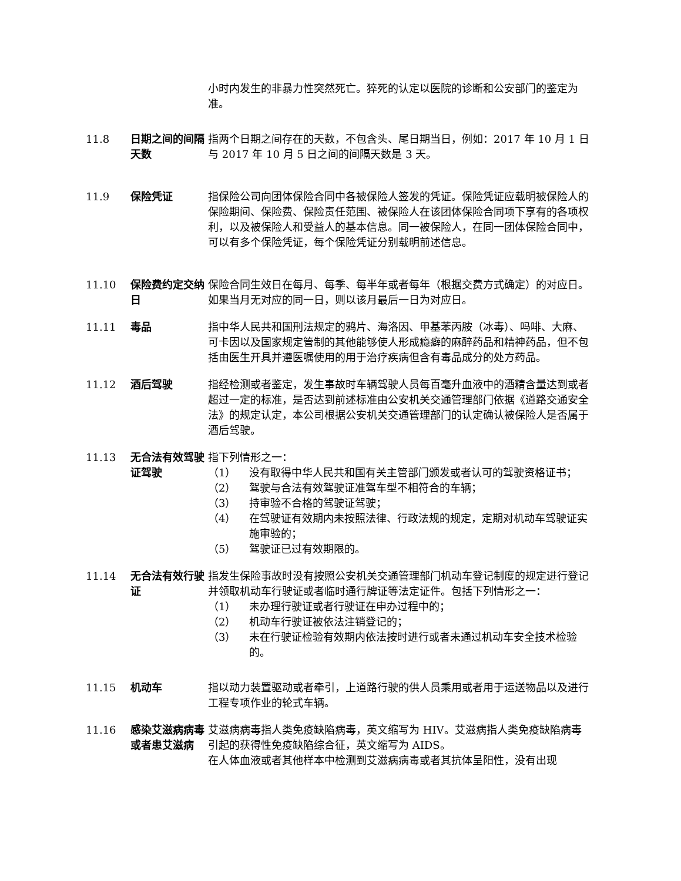小时内发生的非暴力性突然死亡。猝死的认定以医院的诊断和公安部门的鉴定为准。
11.8 日期之间的间隔天数
指两个日期之间存在的天数，不包含头、尾日期当日，例如：2017 年 10 月 1 日与 2017 年 10 月 5 日之间的间隔天数是 3 天。
11.9 保险凭证 指保险公司向团体保险合同中各被保险人签发的凭证。保险凭证应载明被保险人的保险期间、保险费、保险责任范围、被保险人在该团体保险合同项下享有的各项权利，以及被保险人和受益人的基本信息。同一被保险人，在同一团体保险合同中，可以有多个保险凭证，每个保险凭证分别载明前述信息。
11.10 保险费约定交纳日
保险合同生效日在每月、每季、每半年或者每年（根据交费方式确定）的对应日。如果当月无对应的同一日，则以该月最后一日为对应日。
11.11 毒品 指中华人民共和国刑法规定的鸦片、海洛因、甲基苯丙胺（冰毒）、吗啡、大麻、可卡因以及国家规定管制的其他能够使人形成瘾癖的麻醉药品和精神药品，但不包括由医生开具并遵医嘱使用的用于治疗疾病但含有毒品成分的处方药品。
11.12 酒后驾驶 指经检测或者鉴定，发生事故时车辆驾驶人员每百毫升血液中的酒精含量达到或者超过一定的标准，是否达到前述标准由公安机关交通管理部门依据《道路交通安全法》的规定认定，本公司根据公安机关交通管理部门的认定确认被保险人是否属于酒后驾驶。
11.13 无合法有效驾驶证驾驶
指下列情形之一：
（1） 没有取得中华人民共和国有关主管部门颁发或者认可的驾驶资格证书；
（2） 驾驶与合法有效驾驶证准驾车型不相符合的车辆；
（3） 持审验不合格的驾驶证驾驶；
（4） 在驾驶证有效期内未按照法律、行政法规的规定，定期对机动车驾驶证实施审验的；
（5） 驾驶证已过有效期限的。
11.14 无合法有效行驶证
指发生保险事故时没有按照公安机关交通管理部门机动车登记制度的规定进行登记并领取机动车行驶证或者临时通行牌证等法定证件。包括下列情形之一：
（1） 未办理行驶证或者行驶证在申办过程中的；
（2） 机动车行驶证被依法注销登记的；
（3） 未在行驶证检验有效期内依法按时进行或者未通过机动车安全技术检验的。
11.15 机动车 指以动力装置驱动或者牵引，上道路行驶的供人员乘用或者用于运送物品以及进行工程专项作业的轮式车辆。
11.16 感染艾滋病病毒或者患艾滋病
艾滋病病毒指人类免疫缺陷病毒，英文缩写为 HIV。艾滋病指人类免疫缺陷病毒引起的获得性免疫缺陷综合征，英文缩写为 AIDS。
在人体血液或者其他样本中检测到艾滋病病毒或者其抗体呈阳性，没有出现